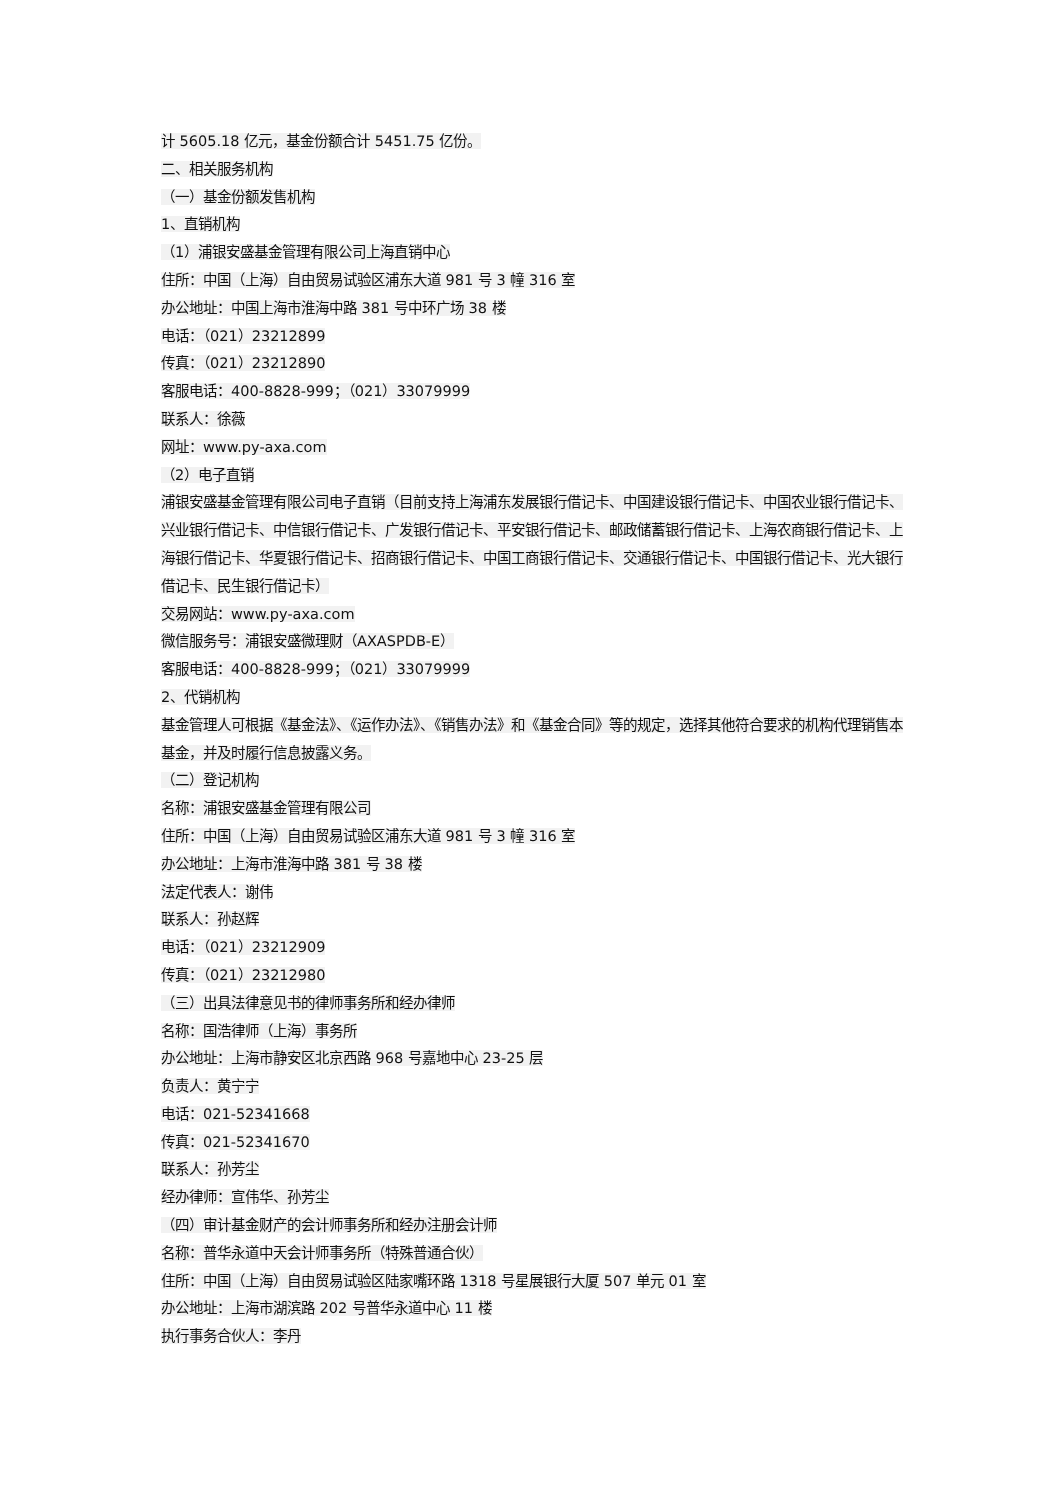计 5605.18 亿元，基金份额合计 5451.75 亿份。
二、相关服务机构
（一）基金份额发售机构
1、直销机构
（1）浦银安盛基金管理有限公司上海直销中心
住所：中国（上海）自由贸易试验区浦东大道 981 号 3 幢 316 室
办公地址：中国上海市淮海中路 381 号中环广场 38 楼
电话：（021）23212899
传真：（021）23212890
客服电话：400-8828-999；（021）33079999
联系人：徐薇
网址：www.py-axa.com
（2）电子直销
浦银安盛基金管理有限公司电子直销（目前支持上海浦东发展银行借记卡、中国建设银行借记卡、中国农业银行借记卡、兴业银行借记卡、中信银行借记卡、广发银行借记卡、平安银行借记卡、邮政储蓄银行借记卡、上海农商银行借记卡、上海银行借记卡、华夏银行借记卡、招商银行借记卡、中国工商银行借记卡、交通银行借记卡、中国银行借记卡、光大银行借记卡、民生银行借记卡）
交易网站：www.py-axa.com
微信服务号：浦银安盛微理财（AXASPDB-E）
客服电话：400-8828-999；（021）33079999
2、代销机构
基金管理人可根据《基金法》、《运作办法》、《销售办法》和《基金合同》等的规定，选择其他符合要求的机构代理销售本基金，并及时履行信息披露义务。
（二）登记机构
名称：浦银安盛基金管理有限公司
住所：中国（上海）自由贸易试验区浦东大道 981 号 3 幢 316 室
办公地址：上海市淮海中路 381 号 38 楼
法定代表人：谢伟
联系人：孙赵辉
电话：（021）23212909
传真：（021）23212980
（三）出具法律意见书的律师事务所和经办律师
名称：国浩律师（上海）事务所
办公地址：上海市静安区北京西路 968 号嘉地中心 23-25 层
负责人：黄宁宁
电话：021-52341668
传真：021-52341670
联系人：孙芳尘
经办律师：宣伟华、孙芳尘
（四）审计基金财产的会计师事务所和经办注册会计师
名称：普华永道中天会计师事务所（特殊普通合伙）
住所：中国（上海）自由贸易试验区陆家嘴环路 1318 号星展银行大厦 507 单元 01 室
办公地址：上海市湖滨路 202 号普华永道中心 11 楼
执行事务合伙人：李丹